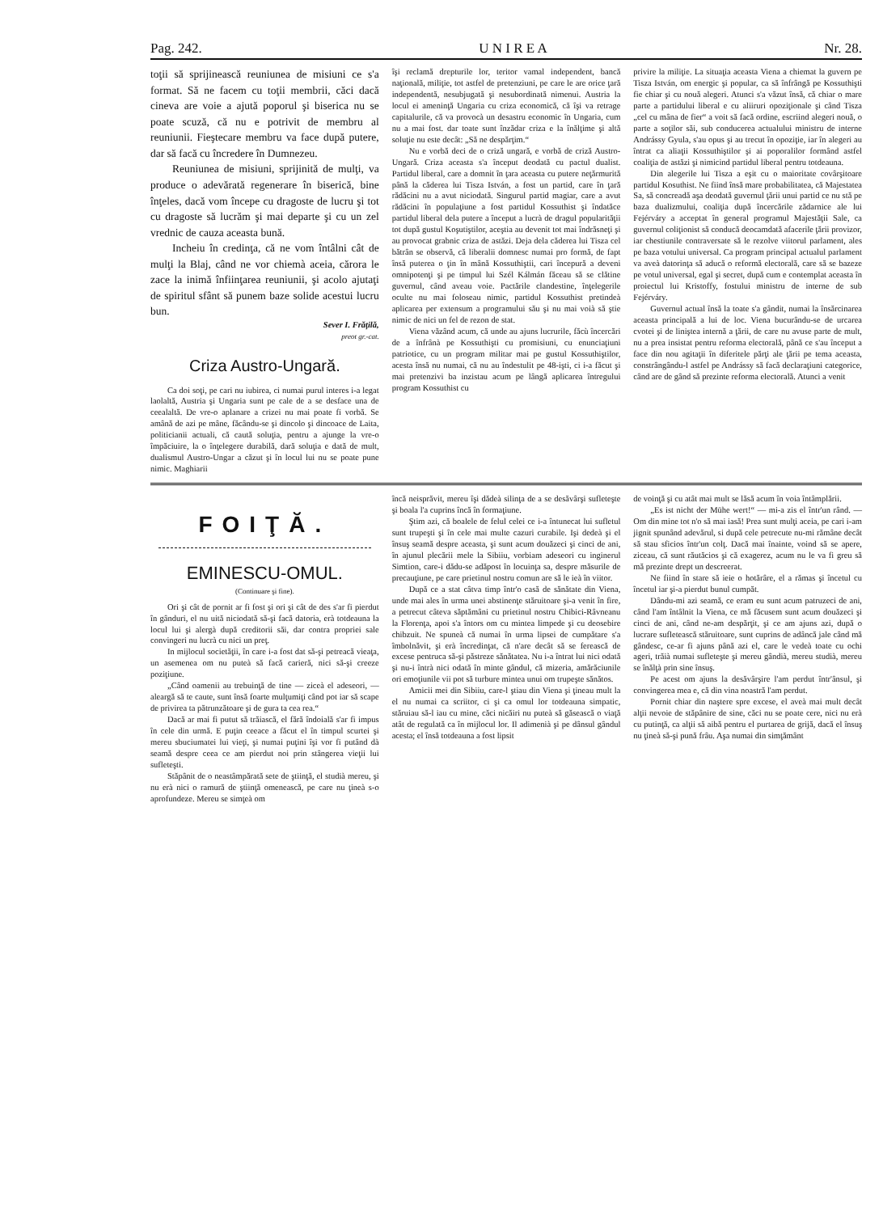Pag. 242. U N I R E A Nr. 28.
toţii să sprijinească reuniunea de misiuni ce s'a format. Să ne facem cu toţii membrii, căci dacă cineva are voie a ajută poporul şi biserica nu se poate scuză, că nu e potrivit de membru al reuniunii. Fieştecare membru va face după putere, dar să facă cu încredere în Dumnezeu.
Reuniunea de misiuni, sprijinită de mulţi, va produce o adevărată regenerare în biserică, bine înţeles, dacă vom începe cu dragoste de lucru şi tot cu dragoste să lucrăm şi mai departe şi cu un zel vrednic de cauza aceasta bună.
Incheiu în credinţa, că ne vom întâlni cât de mulţi la Blaj, când ne vor chiemà aceia, cărora le zace la inimă înfiinţarea reuniunii, şi acolo ajutaţi de spiritul sfânt să punem baze solide acestui lucru bun.
Sever I. Frăţilă,
preot gr.-cat.
Criza Austro-Ungară.
Ca doi soţi, pe cari nu iubirea, ci numai purul interes i-a legat laolaltă, Austria şi Ungaria sunt pe cale de a se desface una de ceealaltă. De vre-o aplanare a crizei nu mai poate fi vorbă. Se amână de azi pe mâne, făcându-se şi dincolo şi dincoace de Laita, politicianii actuali, că caută soluţia, pentru a ajunge la vre-o împăciuire, la o înţelegere durabilă, dară soluţia e dată de mult, dualismul Austro-Ungar a căzut şi în locul lui nu se poate pune nimic. Maghiarii
îşi reclamă drepturile lor, teritor vamal independent, bancă naţională, miliţie, tot astfel de pretenziuni, pe care le are orice ţară independentă, nesubjugată şi nesubordinată nimenui. Austria la locul ei ameninţă Ungaria cu criza economică, că îşi va retrage capitalurile, că va provocà un desastru economic în Ungaria, cum nu a mai fost. dar toate sunt înzădar criza e la înălţime şi altă soluţie nu este decât: „Să ne despărţim.“
Nu e vorbă deci de o criză ungară, e vorbă de criză Austro-Ungară. Criza aceasta s'a început deodată cu pactul dualist. Partidul liberal, care a domnit în ţara aceasta cu putere neţărmurită până la căderea lui Tisza István, a fost un partid, care în ţară rădăcini nu a avut niciodată. Singurul partid magiar, care a avut rădăcini în populaţiune a fost partidul Kossuthist şi îndatăce partidul liberal dela putere a început a lucrà de dragul popularităţii tot după gustul Koşutiştilor, aceştia au devenit tot mai îndrăsneţi şi au provocat grabnic criza de astăzi. Deja dela căderea lui Tisza cel bătrân se observă, că liberalii domnesc numai pro formă, de fapt însă puterea o ţin în mână Kossuthiştii, cari începură a deveni omnipotenţi şi pe timpul lui Szél Kálmán făceau să se clătine guvernul, când aveau voie. Pactările clandestine, înţelegerile oculte nu mai foloseau nimic, partidul Kossuthist pretindeà aplicarea per extensum a programului său şi nu mai voià să ştie nimic de nici un fel de rezon de stat.
Viena văzând acum, că unde au ajuns lucrurile, făcù încercări de a înfrânà pe Kossuthişti cu promisiuni, cu enunciaţiuni patriotice, cu un program militar mai pe gustul Kossuthiştilor, acesta însă nu numai, că nu au îndestulit pe 48-işti, ci i-a făcut şi mai pretenzivi ba inzistau acum pe lângă aplicarea întregului program Kossuthist cu
privire la miliţie. La situaţia aceasta Viena a chiemat la guvern pe Tisza István, om energic şi popular, ca să înfrângă pe Kossuthişti fie chiar şi cu nouă alegeri. Atunci s'a văzut însă, că chiar o mare parte a partidului liberal e cu aliiruri opoziţionale şi când Tisza „cel cu mâna de fier“ a voit să facă ordine, escriind alegeri nouă, o parte a soţilor săi, sub conducerea actualului ministru de interne Andrássy Gyula, s'au opus şi au trecut în opoziţie, iar în alegeri au întrat ca aliaţii Kossuthiştilor şi ai poporalilor formând astfel coaliţia de astăzi şi nimicind partidul liberal pentru totdeauna.
Din alegerile lui Tisza a eşit cu o maioritate covârşitoare partidul Kosuthist. Ne fiind însă mare probabilitatea, că Majestatea Sa, să concreadă aşa deodată guvernul ţării unui partid ce nu stă pe baza dualizmului, coaliţia după încercările zădarnice ale lui Fejérváry a acceptat în general programul Majestăţii Sale, ca guvernul coliţionist să conducă deocamdată afacerile ţării provizor, iar chestiunile contraversate să le rezolve viitorul parlament, ales pe baza votului universal. Ca program principal actualul parlament va aveà datorinţa să aducă o reformă electorală, care să se bazeze pe votul universal, egal şi secret, după cum e contemplat aceasta în proiectul lui Kristoffy, fostului ministru de interne de sub Fejérváry.
Guvernul actual însă la toate s'a gândit, numai la însărcinarea aceasta principală a lui de loc. Viena bucurându-se de urcarea cvotei şi de liniştea internă a ţării, de care nu avuse parte de mult, nu a prea insistat pentru reforma electorală, până ce s'au început a face din nou agitaţii în diferitele părţi ale ţării pe tema aceasta, constrângându-l astfel pe Andrássy să facă declaraţiuni categorice, când are de gând să prezinte reforma electorală. Atunci a venit
FOIŢĂ.
EMINESCU-OMUL.
(Continuare şi fine).
Ori şi cât de pornit ar fi fost şi ori şi cât de des s'ar fi pierdut în gânduri, el nu uită niciodată să-şi facă datoria, erà totdeauna la locul lui şi alergà după creditorii săi, dar contra propriei sale convingeri nu lucrà cu nici un preţ.
In mijlocul societăţii, în care i-a fost dat să-şi petreacă vieaţa, un asemenea om nu puteà să facă carieră, nici să-şi creeze poziţiune.
„Când oamenii au trebuinţă de tine — ziceà el adeseori, — aleargă să te caute, sunt însă foarte mulţumiţi când pot iar să scape de privirea ta pătrunzătoare şi de gura ta cea rea.“
Dacă ar mai fi putut să trăiască, el fără îndoială s'ar fi impus în cele din urmă. E puţin ceeace a făcut el în timpul scurtei şi mereu sbuciumatei lui vieţi, şi numai puţini îşi vor fi putând dà seamă despre ceea ce am pierdut noi prin stângerea vieţii lui sufleteşti.
Stăpânit de o neastâmpărată sete de ştiinţă, el studià mereu, şi nu erà nici o ramură de ştiinţă omenească, pe care nu ţineà s-o aprofundeze. Mereu se simţeà om
încă neisprăvit, mereu îşi dădeà silinţa de a se desăvârşi sufleteşte şi boala l'a cuprins încă în formaţiune.
Ştim azi, că boalele de felul celei ce i-a întunecat lui sufletul sunt trupeşti şi în cele mai multe cazuri curabile. Işi dedeà şi el însuş seamă despre aceasta, şi sunt acum douăzeci şi cinci de ani, în ajunul plecării mele la Sibiiu, vorbiam adeseori cu inginerul Simtion, care-i dădu-se adăpost în locuinţa sa, despre măsurile de precauţiune, pe care prietinul nostru comun are să le ieà în viitor.
După ce a stat câtva timp într'o casă de sănătate din Viena, unde mai ales în urma unei abstinenţe stăruitoare şi-a venit în fire, a petrecut câteva săptămâni cu prietinul nostru Chibici-Râvneanu la Florenţa, apoi s'a întors om cu mintea limpede şi cu deosebire chibzuit. Ne spuneà că numai în urma lipsei de cumpătare s'a îmbolnăvit, şi erà încredinţat, că n'are decât să se ferească de excese pentruca să-şi păstreze sănătatea. Nu i-a întrat lui nici odată şi nu-i întrà nici odată în minte gândul, că mizeria, amărăciunile ori emoţiunile vii pot să turbure mintea unui om trupeşte sănătos.
Amicii mei din Sibiiu, care-l ştiau din Viena şi ţineau mult la el nu numai ca scriitor, ci şi ca omul lor totdeauna simpatic, stăruiau să-l iau cu mine, căci nicăiri nu puteà să găsească o viaţă atât de regulată ca în mijlocul lor. Il adimenià şi pe dânsul gândul acesta; el însă totdeauna a fost lipsit
de voinţă şi cu atât mai mult se lăsă acum în voia întâmplării.
„Es ist nicht der Mühe wert!“ — mi-a zis el într'un rând. — Om din mine tot n'o să mai iasă! Prea sunt mulţi aceia, pe cari i-am jignit spunând adevărul, si după cele petrecute nu-mi rămâne decât să stau sficios într'un colţ. Dacă mai înainte, voind să se apere, ziceau, că sunt răutăcios şi că exagerez, acum nu le va fi greu să mă prezinte drept un descreerat.
Ne fiind în stare să ieie o hotărâre, el a rămas şi încetul cu încetul iar şi-a pierdut bunul cumpăt.
Dându-mi azi seamă, ce eram eu sunt acum patruzeci de ani, când l'am întâlnit la Viena, ce mă făcusem sunt acum douăzeci şi cinci de ani, când ne-am despărţit, şi ce am ajuns azi, după o lucrare sufletească stăruitoare, sunt cuprins de adâncă jale când mă gândesc, ce-ar fi ajuns până azi el, care le vedeà toate cu ochi ageri, trăià numai sufleteşte şi mereu gândià, mereu studià, mereu se înălţà prin sine însuş.
Pe acest om ajuns la desăvârşire l'am perdut într'ânsul, şi convingerea mea e, că din vina noastră l'am perdut.
Pornit chiar din naştere spre excese, el aveà mai mult decât alţii nevoie de stăpânire de sine, căci nu se poate cere, nici nu erà cu putinţă, ca alţii să aibă pentru el purtarea de grijă, dacă el însuş nu ţineà să-şi pună frâu. Aşa numai din simţământ